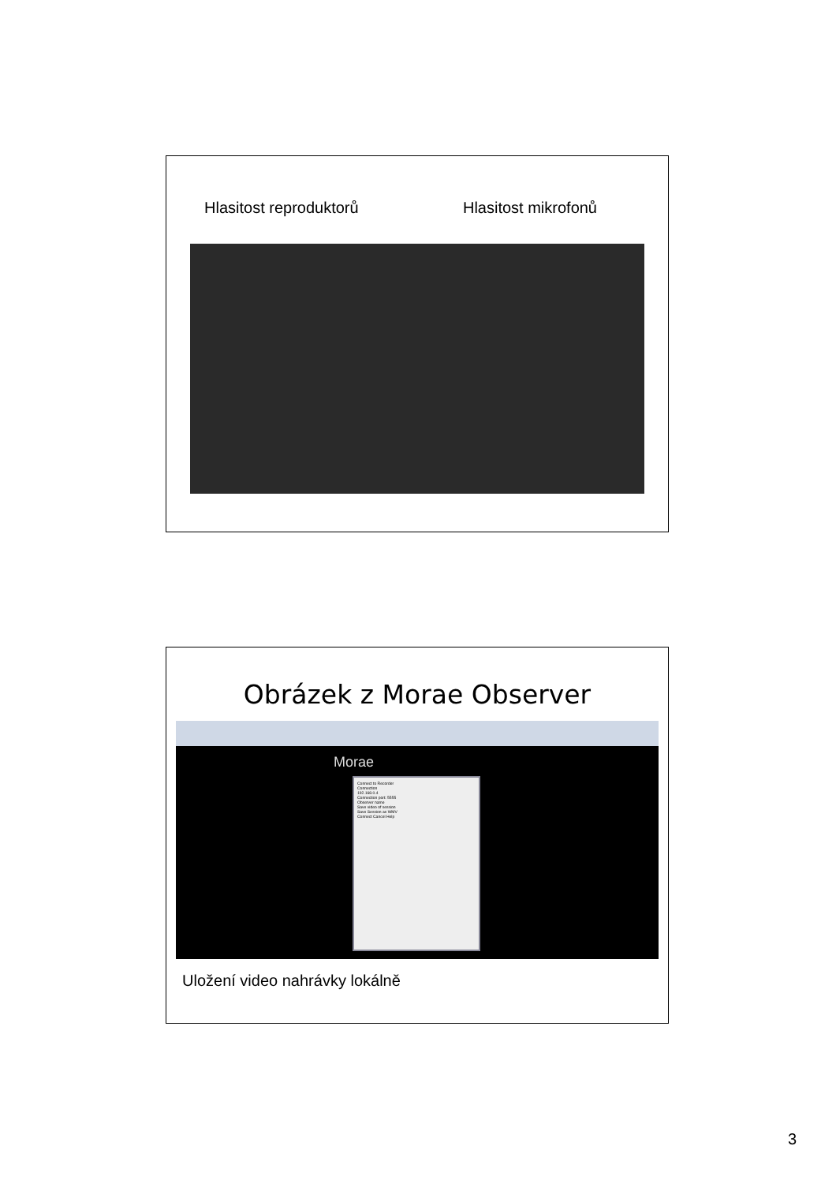Hlasitost reproduktorů Hlasitost mikrofonů
Obrázek z Morae Observer
Morae
Connect to Recorder
Connection
192.168.0.4
Connection port: 5555
Observer name
Save video of session
Save Session as WMV
Connect Cancel Help
Uložení video nahrávky lokálně
3